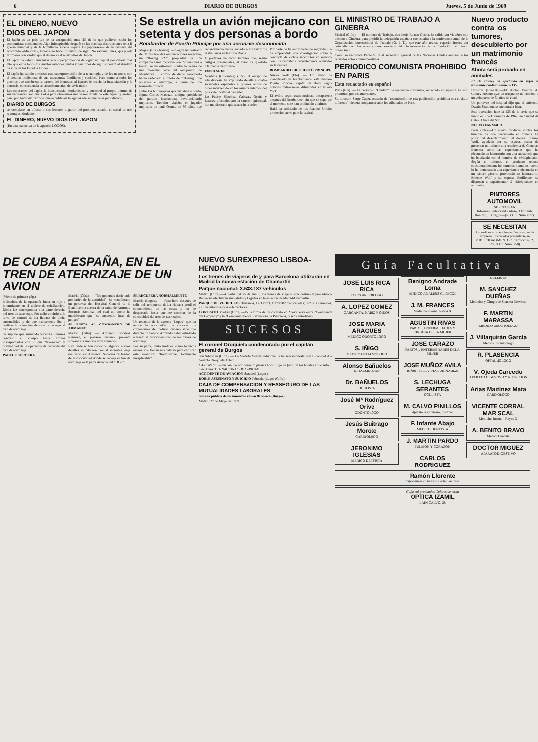6 DIARIO DE BURGOS Jueves, 5 de Junio de 1969
EL DINERO, NUEVO
DIOS DEL JAPON
El Japón es un país que se ha enriquecido más allá de lo que pudieron soñar los economistas occidentales. Algo inimaginable después de las masivas destrucciones de la II guerra mundial y de la humillante escena —para los japoneses— de la cubierta del acorazado «Missouri», todavía no hace un cuarto de siglo. No extraña, pues, que pueda afirmarse con verdad que el dinero es el nuevo dios del Japón.
El Japón ha sabido armonizar esta superpromoción de lograr un capital por cabeza más alto que el de todos los pueblos asiáticos juntos y para fines de siglo superará al standard de vida de los Estados Unidos.
El Japón ha sabido arminzar esta superpromoción de la tecnología y de los negocios con el sentido tradicional de sus estructuras familiares y sociales. Pero como a todos los pueblos que encabezan la carrera del bienestar, al japonés le acecha la insatisfacción y la neurosis, consecuencia del absorbente afán de vivir mejor.
Los contrastes del Japón, la idiosincrasia, modernisima y ancestral al propio tiempo, de sus habitantes, son analizados para ofrecernos una visión rápida de este lejano y exótico país, por Anthony Carthew, que acredita así la agudeza de su quehacer periodístico.
DIARIO DE BURGOS
se complace en ofrecer a sus lectores a partir del próximo sábado, el serial en tres reportajes, titulados:
EL DINERO, NUEVO DIOS DEL JAPON
(En una exclusiva de la Agencia LOGOS).
Se estrella un avión mejicano con setenta y dos personas a bordo
Bombardeo de Puerto Príncipe por una aeronave desconocida
Méjico (Efe - Reuter). — Según un portavoz del Ministerio de Comunicaciones mejicano, un "Boeing 727", propiedad de una compañía aérea mejicana con 72 personas a bordo, se ha estrellado contra la ladera de una montaña cerca del aeropuerto de Monterrey. El control de dicho aeropuerto había ordenado al piloto del "Boeing" que aplazase el aterrizaje, a causa de una tormenta tropical.
Entre los 65 pasajeros que viajaban a bordo, figura Carlos Madrazo, antiguo presidente del partido institucional revolucionario mejicano. También viajaba el jugador mejicano de tenis Osuna, de 30 años, que recientemente había ganado a los favoritos australianos en la Copa Davis.
El portavoz ha dicho también que, según testigos presenciales, el avión ha quedado totalmente destrozado.
EXPULSION
Montería (Colombia) (Efe). El obispo de esta diócesis ha expulsado de ella a cuatro sacerdotes españoles a quienes acusa de haber intervenido en los asuntos internos del país y de incitar al desorden.
Los Padres Sánchez, Cabezas, Ocaña y Linares, afectados por la sanción episcopal, han manifestado que acatarán la orden.
Por parte de las autoridades de seguridad, se ha emprendido una investigación sobre la conducta de dichos sacerdotes en relación con los disturbios recientemente ocurridos en la ciudad.
BOMBARDEO DE PUERTO PRINCIPE
Nueva York (Efe). — Un avión no identificado ha bombardeado esta mañana Puerto Príncipe, capital de Haití, según noticias radiofónicas difundidas en Nueva York.
El avión, según estas noticias, desapareció después del bombardeo, sin que se sepa por el momento si se han producido víctimas.
Haití ha solicitado de los Estados Unidos protección aérea para la capital.
EL MINISTRO DE TRABAJO A GINEBRA
Madrid (Cifra). — El ministro de Trabajo, don Jesús Romeo Gorría, ha salido por vía aérea con destino a Ginebra, para presidir la delegación española que asistirá a la conferencia anual de la Organización Internacional de Trabajo (O. I. T.), que este año reviste especial interés por coincidir con los actos conmemorativos del cincuentenario de la fundación del citado organismo.
Como se recordará Pablo VI y el secretario general de las Naciones Unidas asistirán a los referidos actos conmemorativos.
PERIODICO COMUNISTA PROHIBIDO EN PARIS
Está redactado en español
París (Efe). — El periódico "Unidad", de tendencia comunista, redactado en español, ha sido prohibido por las autoridades.
Su director, Serge Capet, acusado de "reanudación de una publicación prohibida con el título diferente", deberá comparecer ante los tribunales de París.
Nuevo producto contra los tumores, descubierto por un matrimonio francés
Ahora será probado en animales
El Dr. Cooley ha efectuado en Tejas el trasplante cardiaco número 135
Houston (Efe-UPI).—El doctor Denton A. Cooley efectuó ayer un trasplante de corazón a un peluquero de 52 años de edad.
Un portavoz del hospital dijo que el enfermo, Dwain Shannon, se encontraba bien.
Esta operación hace la 135 de la serie que se inició el 3 de Diciembre de 1967, en Ciudad de Cabo, Africa del Sur.
NUEVO FARMACO
París (Efe).—Un nuevo producto contra los tumores ha sido descubierto en Francia. El autor del descubrimiento, el doctor Etienne Wolf, ayudado por su esposa, acaba de presentar un informe a la Academia de Ciencias francesa sobre las experiencias que ha efectuado en laboratorio con una substancia que ha bautizado con el nombre de «Melphalan». Según el informe, el producto reduce considerablemente los tumores humanos, como lo ha demostrado una experiencia efectuada en un cáncer gástrico provocado en laboratorio. Etienne Wolf y su esposa, Emilienne, se disponen a experimentar el «Melphalan» en animales.
PINTORES AUTOMOVIL
SE PRECISAN
Informes: Publicidad «Alas», Almirante Bonifaz, 3. Burgos.—(R. O. C. Núm. 677).
SE NECESITAN
Aprendices y dependientes Bar y mujer de limpieza. Interesados presentarse en PUBLICIDAD MENTOR. Carnicerías, 2, 3.º (R.O.C. Núm. 758).
DE CUBA A ESPAÑA, EN EL TREN DE ATERRIZAJE DE UN AVION
(Viene de primera pág.)
indicadora de la operación lucía en rojo e intermitente en el tablero de señalización. Dicha luz correspondía a la parte derecha del tren de aterrizaje. Por radio advirtió a la torre de control de La Habana de dicha anormalidad y de que nuevamente iba a realizar la operación de sacar y recoger el tren de aterrizaje.
Se supone que Armando Socarrás Ramírez contrajo el cuerpo hasta límites insospechados con lo que "favoreció" la normalidad de la operación de recogida del tren de aterrizaje.
PADECE SORDERA
Madrid (Cifra). — "No podemos decir nada por orden de la autoridad", ha manifestado un portavoz del Hospital General de la Beneficencia acerca de la salud de Armando Socarrás Ramírez, del cual un doctor ha manifestado que "se encuentra fuera de peligro".
SE BUSCA AL COMPAÑERO DE ARMANDO
Madrid (Cifra). — Armando Socarrás Ramírez, el polizón cubano, presenta síntomas de mejoría muy acusados.
Esta tarde se han conocido algunos nuevos detalles en relación con el increíble viaje realizado por Armando Socarrás "a bordo" de la concavidad donde se recoge el tren de aterrizaje de la parte derecha del "DC-8".
SE RECUPERA NORMALMENTE
Madrid (Logos). — «Una hora después de salir del aeropuerto de La Habana perdí el conocimiento de las cosas y no he despertado hasta que me sacaron de la concavidad del tren de aterrizaje».
Un redactor de la agencia "Logos" que ha tenido la oportunidad de conocer los comentarios del polizón cubano sabe que durante un tiempo Armando había estudiado a fondo el funcionamiento de los trenes de aterrizaje.
Por su parte, tanto médicos como técnicos aéreos sólo tienen una palabra para calificar esta aventura: "Inexplicable, totalmente inexplicable".
NUEVO SUREXPRESO LISBOA-HENDAYA
Los trenes de viajeros de y para Barcelona utilizarán en Madrid la nueva estación de Chamartín
Parque nacional: 3.538.187 vehículos
Madrid (Cifra).—A partir del 25 de Junio, los trenes de viajeros con destino y procedencia Barcelona efectuarán sus salidas y llegadas en la estación de Madrid-Chamartín.
PARQUE DE VEHICULOS Turismos, 1.633.973; 1.279.902 motocicletas; 592.351 camiones; 27.195 autobuses y 4.766 tractores.
CONTRATO Madrid (Cifra).—De la firma de un contrato en Nueva York entre "Continental Oil Company" y la "Compañía Ibérica Refinadora de Petróleos, S. A." (Petroliber).
SUCESOS
El coronel Oroquieta condecorado por el capitán general de Burgos
San Sebastián (Cifra). — La Medalla Militar individual le ha sido impuesta hoy al coronel don Gerardo Oroquieta Arbiol.
CARITAS ES: —Un camino por donde tú puedes hacer algo en favor de los hombres que sufren. 5 de Junio: DIA NACIONAL DE CARIDAD.
ACCIDENTE DE AVIACION Sabadell (Logos).
DOBLE ASESINATO Y SUICIDIO Taboada (Lugo) (Cifra).
CAJA DE COMPENSACION Y REASEGURO DE LAS MUTUALIDADES LABORALES
Subasta pública de un inmueble sito en Briviesca (Burgos)
Madrid, 27 de Mayo de 1969
Guía Facultativa
JOSE LUIS RICA RICA
TOCOGINECOLOGO
A. LOPEZ GOMEZ
GARGANTA, NARIZ Y OIDOS
JOSE MARIA ARAGÜES
MEDICO ODONTOLOGO
S. IÑIGO
MEDICO OFTALMOLOGO
Alonso Bañuelos
OFTALMOLOGO
Dr. BAÑUELOS
OCULISTA
José Mª Rodríguez Orive
ODONTOLOGO
Jesús Buitrago Morote
CARDIOLOGO
JERONIMO IGLESIAS
MEDICO DENTISTA
Benigno Andrade Loma
MEDICO ANALISIS CLINICOS
J. M. FRANCES
Medicina interna, Rayos X
AGUSTIN RIVAS
PARTOS, ENFERMEDADES Y CIRUGIA DE LA MUJER
JOSE CARAZO
PARTOS y ENFERMEDADES DE LA MUJER
JOSE MUÑOZ AVILA
RIÑON, PIEL Y VIAS URINARIAS
S. LECHUGA SERANTES
OCULISTA
M. CALVO PINILLOS
Aparato respiratorio, Corazón
F. Infante Abajo
MEDICO DENTISTA
J. MARTIN PARDO
PULMON Y CORAZON
CARLOS RODRIGUEZ
OCULISTA
M. SANCHEZ DUEÑAS
Medicina y Cirugía de Sistema Nervioso
F. MARTIN MARASSA
MEDICO ODONTOLOGO
J. Villaquirán García
Médico Estomatólogo
R. PLASENCIA
OFTALMOLOGO
V. Ojeda Carcedo
APARATO DIGESTIVO Y NUTRICION
Arias Martínez Mata
CARDIOLOGO
VICENTE CORRAL MARISCAL
Medicina interna - Rayos X
A. BENITO BRAVO
Médico Dentista
DOCTOR MIGUEZ
APARATO DIGESTIVO
Ramón Llorente
Especialista en huesos y articulaciones
Gafas sol graduadas Colores de moda
OPTICA IZAMIL
LAIN CALVO, 28